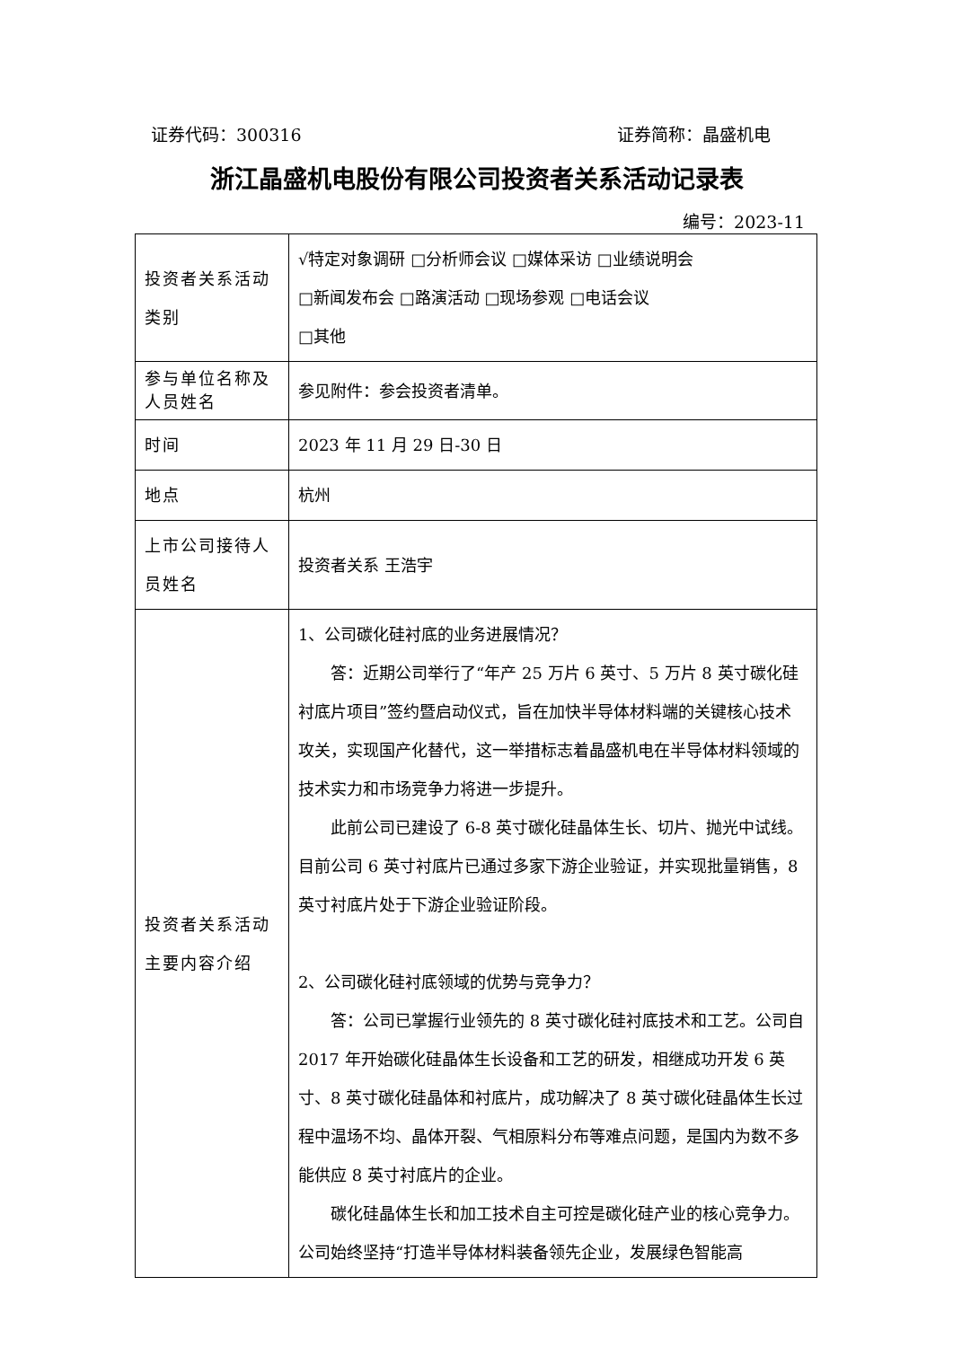证券代码：300316 证券简称：晶盛机电
浙江晶盛机电股份有限公司投资者关系活动记录表
编号：2023-11
| 投资者关系活动类别 | √特定对象调研 □分析师会议 □媒体采访 □业绩说明会 □新闻发布会 □路演活动 □现场参观 □电话会议 □其他 |
| 参与单位名称及人员姓名 | 参见附件：参会投资者清单。 |
| 时间 | 2023 年 11 月 29 日-30 日 |
| 地点 | 杭州 |
| 上市公司接待人员姓名 | 投资者关系 王浩宇 |
| 投资者关系活动主要内容介绍 | 1、公司碳化硅衬底的业务进展情况？ 答：近期公司举行了“年产 25 万片 6 英寸、5 万片 8 英寸碳化硅衬底片项目”签约暨启动仪式，旨在加快半导体材料端的关键核心技术攻关，实现国产化替代，这一举措标志着晶盛机电在半导体材料领域的技术实力和市场竞争力将进一步提升。 此前公司已建设了 6-8 英寸碳化硅晶体生长、切片、抛光中试线。目前公司 6 英寸衬底片已通过多家下游企业验证，并实现批量销售，8 英寸衬底片处于下游企业验证阶段。 2、公司碳化硅衬底领域的优势与竞争力？ 答：公司已掌握行业领先的 8 英寸碳化硅衬底技术和工艺。公司自 2017 年开始碳化硅晶体生长设备和工艺的研发，相继成功开发 6 英寸、8 英寸碳化硅晶体和衬底片，成功解决了 8 英寸碳化硅晶体生长过程中温场不均、晶体开裂、气相原料分布等难点问题，是国内为数不多能供应 8 英寸衬底片的企业。 碳化硅晶体生长和加工技术自主可控是碳化硅产业的核心竞争力。公司始终坚持“打造半导体材料装备领先企业，发展绿色智能高 |